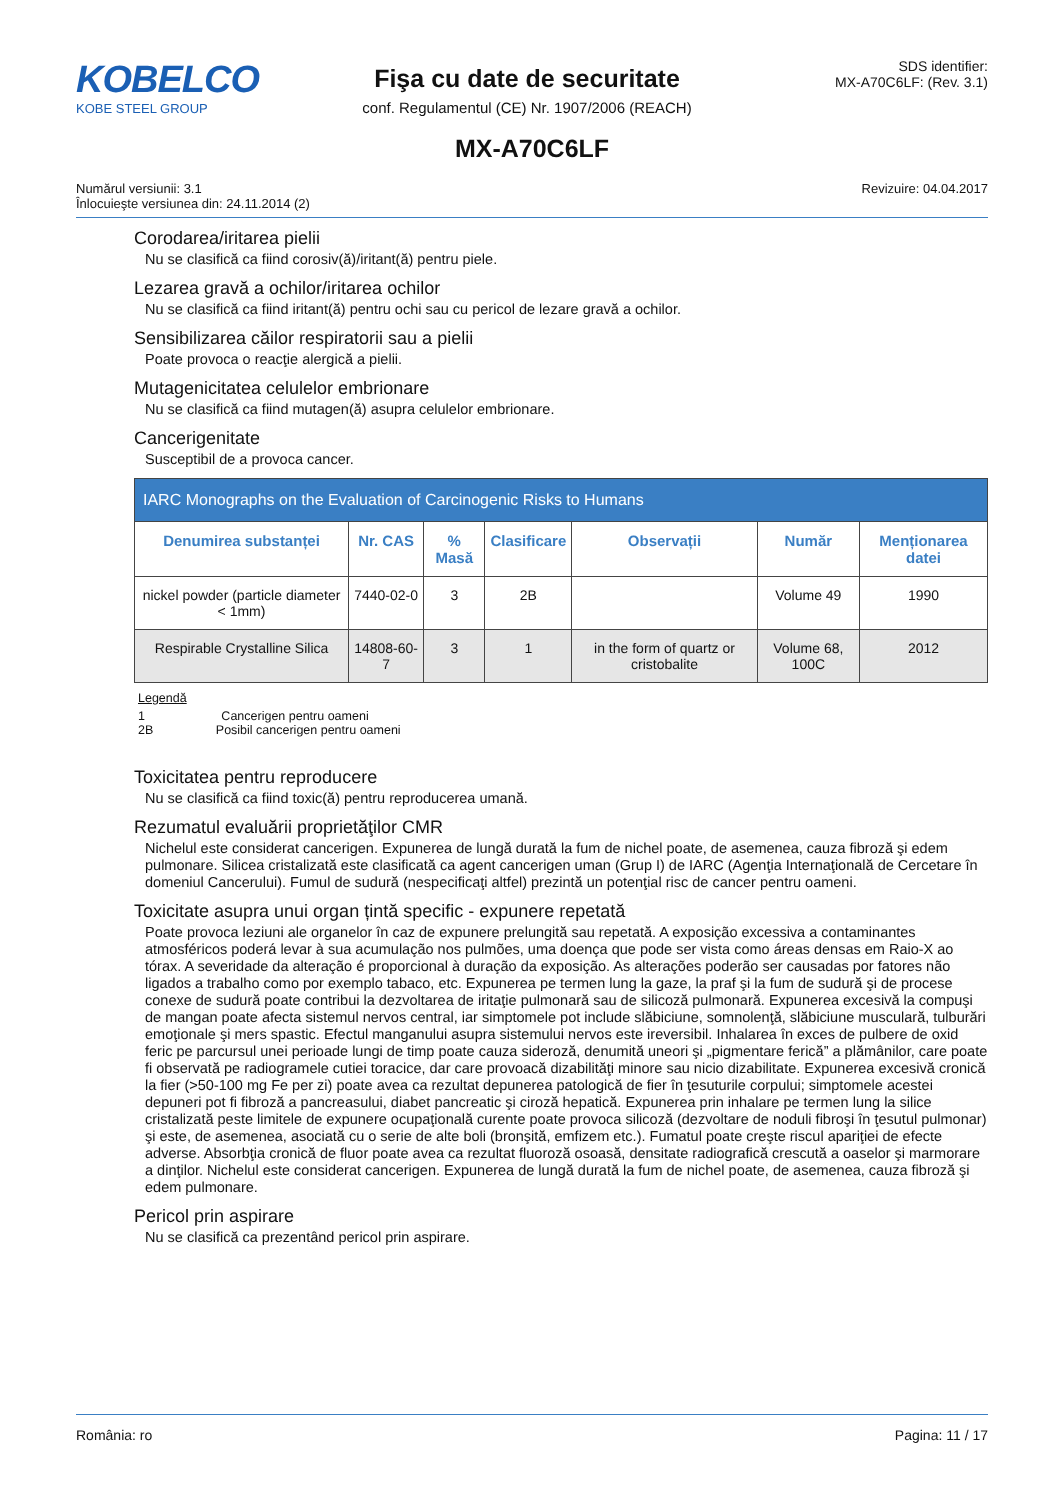KOBELCO
KOBE STEEL GROUP
Fişa cu date de securitate
conf. Regulamentul (CE) Nr. 1907/2006 (REACH)
SDS identifier:
MX-A70C6LF: (Rev. 3.1)
MX-A70C6LF
Numărul versiunii: 3.1
Înlocuieşte versiunea din: 24.11.2014 (2)
Revizuire: 04.04.2017
Corodarea/iritarea pielii
Nu se clasifică ca fiind corosiv(ă)/iritant(ă) pentru piele.
Lezarea gravă a ochilor/iritarea ochilor
Nu se clasifică ca fiind iritant(ă) pentru ochi sau cu pericol de lezare gravă a ochilor.
Sensibilizarea căilor respiratorii sau a pielii
Poate provoca o reacţie alergică a pielii.
Mutagenicitatea celulelor embrionare
Nu se clasifică ca fiind mutagen(ă) asupra celulelor embrionare.
Cancerigenitate
Susceptibil de a provoca cancer.
| IARC Monographs on the Evaluation of Carcinogenic Risks to Humans | | | | | | |
| --- | --- | --- | --- | --- | --- | --- |
| Denumirea substanței | Nr. CAS | % Masă | Clasificare | Observații | Număr | Menționarea datei |
| nickel powder (particle diameter < 1mm) | 7440-02-0 | 3 | 2B | | Volume 49 | 1990 |
| Respirable Crystalline Silica | 14808-60-7 | 3 | 1 | in the form of quartz or cristobalite | Volume 68, 100C | 2012 |
Legendă
1 Cancerigen pentru oameni
2B Posibil cancerigen pentru oameni
Toxicitatea pentru reproducere
Nu se clasifică ca fiind toxic(ă) pentru reproducerea umană.
Rezumatul evaluării proprietăţilor CMR
Nichelul este considerat cancerigen. Expunerea de lungă durată la fum de nichel poate, de asemenea, cauza fibroză şi edem pulmonare. Silicea cristalizată este clasificată ca agent cancerigen uman (Grup I) de IARC (Agenţia Internaţională de Cercetare în domeniul Cancerului). Fumul de sudură (nespecificaţi altfel) prezintă un potenţial risc de cancer pentru oameni.
Toxicitate asupra unui organ țintă specific - expunere repetată
Poate provoca leziuni ale organelor în caz de expunere prelungită sau repetată. A exposição excessiva a contaminantes atmosféricos poderá levar à sua acumulação nos pulmões, uma doença que pode ser vista como áreas densas em Raio-X ao tórax. A severidade da alteração é proporcional à duração da exposição. As alterações poderão ser causadas por fatores não ligados a trabalho como por exemplo tabaco, etc. Expunerea pe termen lung la gaze, la praf şi la fum de sudură şi de procese conexe de sudură poate contribui la dezvoltarea de iritaţie pulmonară sau de silicoză pulmonară. Expunerea excesivă la compuşi de mangan poate afecta sistemul nervos central, iar simptomele pot include slăbiciune, somnolenţă, slăbiciune musculară, tulburări emoţionale şi mers spastic. Efectul manganului asupra sistemului nervos este ireversibil. Inhalarea în exces de pulbere de oxid feric pe parcursul unei perioade lungi de timp poate cauza sideroză, denumită uneori şi „pigmentare ferică” a plămânilor, care poate fi observată pe radiogramele cutiei toracice, dar care provoacă dizabilităţi minore sau nicio dizabilitate. Expunerea excesivă cronică la fier (>50-100 mg Fe per zi) poate avea ca rezultat depunerea patologică de fier în ţesuturile corpului; simptomele acestei depuneri pot fi fibroză a pancreasului, diabet pancreatic şi ciroză hepatică. Expunerea prin inhalare pe termen lung la silice cristalizată peste limitele de expunere ocupaţională curente poate provoca silicoză (dezvoltare de noduli fibroşi în ţesutul pulmonar) şi este, de asemenea, asociată cu o serie de alte boli (bronşită, emfizem etc.). Fumatul poate creşte riscul apariţiei de efecte adverse. Absorbţia cronică de fluor poate avea ca rezultat fluoroză osoasă, densitate radiografică crescută a oaselor şi marmorare a dinţilor. Nichelul este considerat cancerigen. Expunerea de lungă durată la fum de nichel poate, de asemenea, cauza fibroză şi edem pulmonare.
Pericol prin aspirare
Nu se clasifică ca prezentând pericol prin aspirare.
România: ro Pagina: 11 / 17